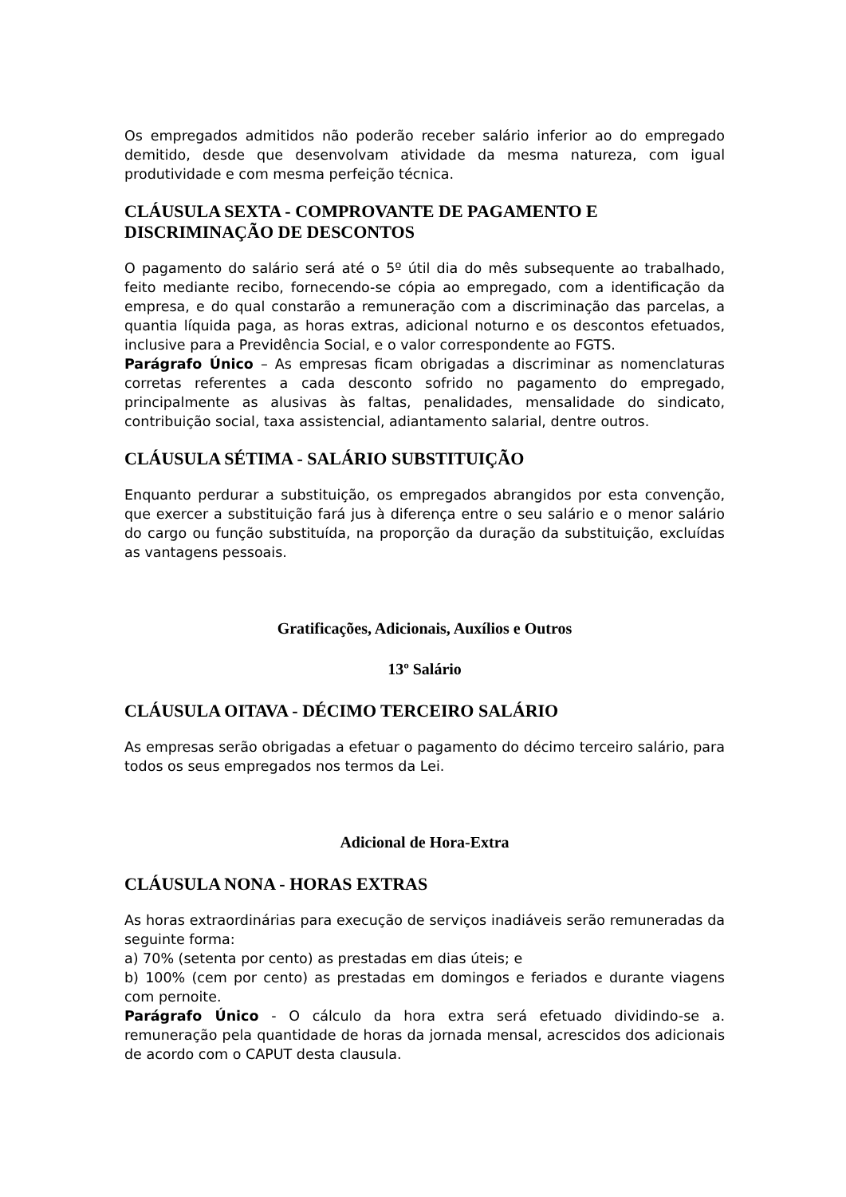Os empregados admitidos não poderão receber salário inferior ao do empregado demitido, desde que desenvolvam atividade da mesma natureza, com igual produtividade e com mesma perfeição técnica.
CLÁUSULA SEXTA - COMPROVANTE DE PAGAMENTO E DISCRIMINAÇÃO DE DESCONTOS
O pagamento do salário será até o 5º útil dia do mês subsequente ao trabalhado, feito mediante recibo, fornecendo-se cópia ao empregado, com a identificação da empresa, e do qual constarão a remuneração com a discriminação das parcelas, a quantia líquida paga, as horas extras, adicional noturno e os descontos efetuados, inclusive para a Previdência Social, e o valor correspondente ao FGTS.
Parágrafo Único – As empresas ficam obrigadas a discriminar as nomenclaturas corretas referentes a cada desconto sofrido no pagamento do empregado, principalmente as alusivas às faltas, penalidades, mensalidade do sindicato, contribuição social, taxa assistencial, adiantamento salarial, dentre outros.
CLÁUSULA SÉTIMA - SALÁRIO SUBSTITUIÇÃO
Enquanto perdurar a substituição, os empregados abrangidos por esta convenção, que exercer a substituição fará jus à diferença entre o seu salário e o menor salário do cargo ou função substituída, na proporção da duração da substituição, excluídas as vantagens pessoais.
Gratificações, Adicionais, Auxílios e Outros
13º Salário
CLÁUSULA OITAVA - DÉCIMO TERCEIRO SALÁRIO
As empresas serão obrigadas a efetuar o pagamento do décimo terceiro salário, para todos os seus empregados nos termos da Lei.
Adicional de Hora-Extra
CLÁUSULA NONA - HORAS EXTRAS
As horas extraordinárias para execução de serviços inadiáveis serão remuneradas da seguinte forma:
a) 70% (setenta por cento) as prestadas em dias úteis; e
b) 100% (cem por cento) as prestadas em domingos e feriados e durante viagens com pernoite.
Parágrafo Único - O cálculo da hora extra será efetuado dividindo-se a. remuneração pela quantidade de horas da jornada mensal, acrescidos dos adicionais de acordo com o CAPUT desta clausula.